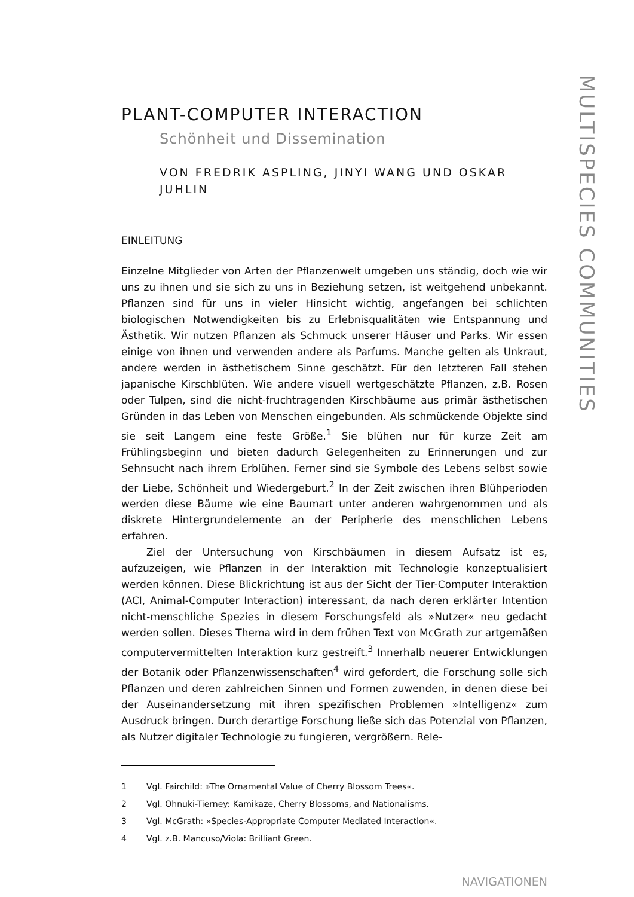PLANT-COMPUTER INTERACTION
Schönheit und Dissemination
VON FREDRIK ASPLING, JINYI WANG UND OSKAR JUHLIN
EINLEITUNG
Einzelne Mitglieder von Arten der Pflanzenwelt umgeben uns ständig, doch wie wir uns zu ihnen und sie sich zu uns in Beziehung setzen, ist weitgehend unbekannt. Pflanzen sind für uns in vieler Hinsicht wichtig, angefangen bei schlichten biologischen Notwendigkeiten bis zu Erlebnisqualitäten wie Entspannung und Ästhetik. Wir nutzen Pflanzen als Schmuck unserer Häuser und Parks. Wir essen einige von ihnen und verwenden andere als Parfums. Manche gelten als Unkraut, andere werden in ästhetischem Sinne geschätzt. Für den letzteren Fall stehen japanische Kirschblüten. Wie andere visuell wertgeschätzte Pflanzen, z.B. Rosen oder Tulpen, sind die nicht-fruchtragenden Kirschbäume aus primär ästhetischen Gründen in das Leben von Menschen eingebunden. Als schmückende Objekte sind sie seit Langem eine feste Größe.<sup>1</sup> Sie blühen nur für kurze Zeit am Frühlingsbeginn und bieten dadurch Gelegenheiten zu Erinnerungen und zur Sehnsucht nach ihrem Erblühen. Ferner sind sie Symbole des Lebens selbst sowie der Liebe, Schönheit und Wiedergeburt.<sup>2</sup> In der Zeit zwischen ihren Blühperioden werden diese Bäume wie eine Baumart unter anderen wahrgenommen und als diskrete Hintergrundelemente an der Peripherie des menschlichen Lebens erfahren.
Ziel der Untersuchung von Kirschbäumen in diesem Aufsatz ist es, aufzuzeigen, wie Pflanzen in der Interaktion mit Technologie konzeptualisiert werden können. Diese Blickrichtung ist aus der Sicht der Tier-Computer Interaktion (ACI, Animal-Computer Interaction) interessant, da nach deren erklärter Intention nicht-menschliche Spezies in diesem Forschungsfeld als »Nutzer« neu gedacht werden sollen. Dieses Thema wird in dem frühen Text von McGrath zur artgemäßen computervermittelten Interaktion kurz gestreift.<sup>3</sup> Innerhalb neuerer Entwicklungen der Botanik oder Pflanzenwissenschaften<sup>4</sup> wird gefordert, die Forschung solle sich Pflanzen und deren zahlreichen Sinnen und Formen zuwenden, in denen diese bei der Auseinandersetzung mit ihren spezifischen Problemen »Intelligenz« zum Ausdruck bringen. Durch derartige Forschung ließe sich das Potenzial von Pflanzen, als Nutzer digitaler Technologie zu fungieren, vergrößern. Rele-
1 Vgl. Fairchild: »The Ornamental Value of Cherry Blossom Trees«.
2 Vgl. Ohnuki-Tierney: Kamikaze, Cherry Blossoms, and Nationalisms.
3 Vgl. McGrath: »Species-Appropriate Computer Mediated Interaction«.
4 Vgl. z.B. Mancuso/Viola: Brilliant Green.
NAVIGATIONEN
MULTISPECIES COMMUNITIES